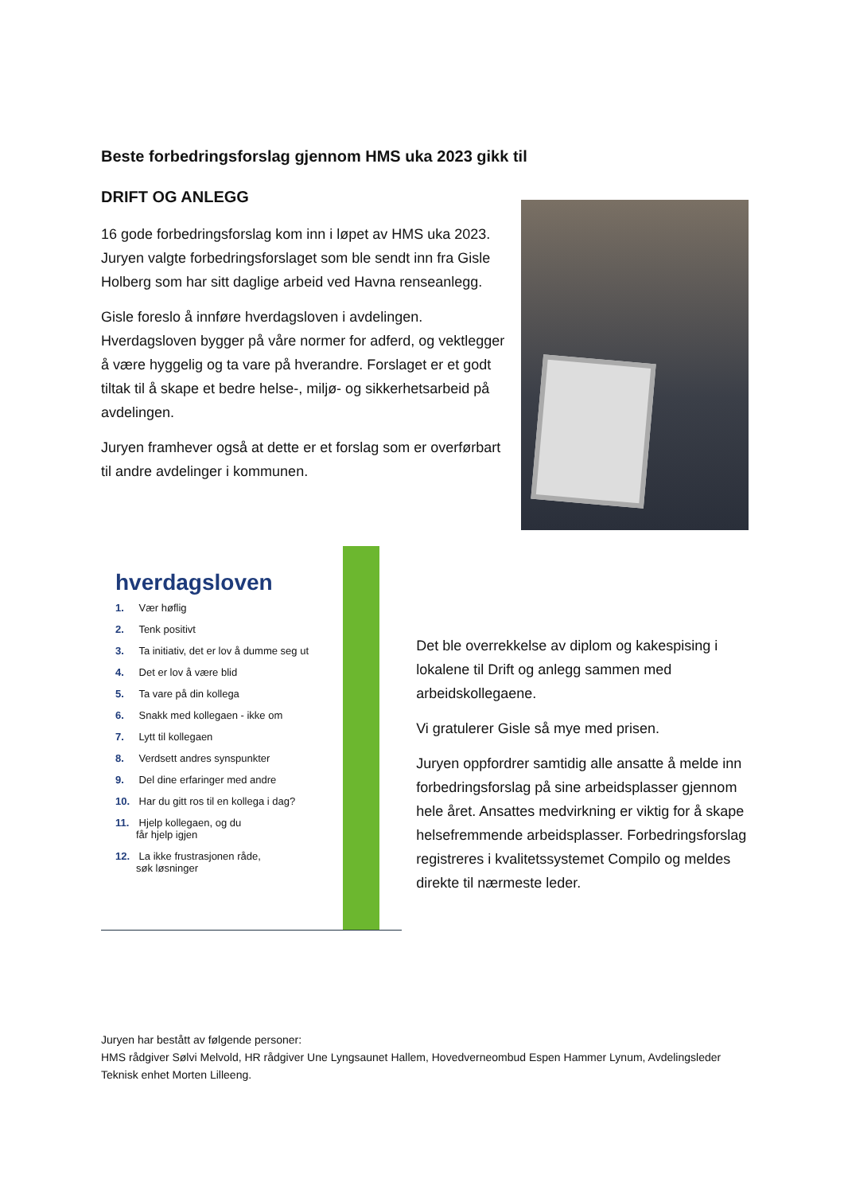Beste forbedringsforslag gjennom HMS uka 2023 gikk til
DRIFT OG ANLEGG
16 gode forbedringsforslag kom inn i løpet av HMS uka 2023. Juryen valgte forbedringsforslaget som ble sendt inn fra Gisle Holberg som har sitt daglige arbeid ved Havna renseanlegg.
Gisle foreslo å innføre hverdagsloven i avdelingen. Hverdagsloven bygger på våre normer for adferd, og vektlegger å være hyggelig og ta vare på hverandre. Forslaget er et godt tiltak til å skape et bedre helse-, miljø- og sikkerhetsarbeid på avdelingen.
Juryen framhever også at dette er et forslag som er overførbart til andre avdelinger i kommunen.
hverdagsloven
1. Vær høflig
2. Tenk positivt
3. Ta initiativ, det er lov å dumme seg ut
4. Det er lov å være blid
5. Ta vare på din kollega
6. Snakk med kollegaen - ikke om
7. Lytt til kollegaen
8. Verdsett andres synspunkter
9. Del dine erfaringer med andre
10. Har du gitt ros til en kollega i dag?
11. Hjelp kollegaen, og du
får hjelp igjen
12. La ikke frustrasjonen råde,
søk løsninger
Det ble overrekkelse av diplom og kakespising i lokalene til Drift og anlegg sammen med arbeidskollegaene.
Vi gratulerer Gisle så mye med prisen.
Juryen oppfordrer samtidig alle ansatte å melde inn forbedringsforslag på sine arbeidsplasser gjennom hele året. Ansattes medvirkning er viktig for å skape helsefremmende arbeidsplasser. Forbedringsforslag registreres i kvalitetssystemet Compilo og meldes direkte til nærmeste leder.
Juryen har bestått av følgende personer:
HMS rådgiver Sølvi Melvold, HR rådgiver Une Lyngsaunet Hallem, Hovedverneombud Espen Hammer Lynum, Avdelingsleder Teknisk enhet Morten Lilleeng.